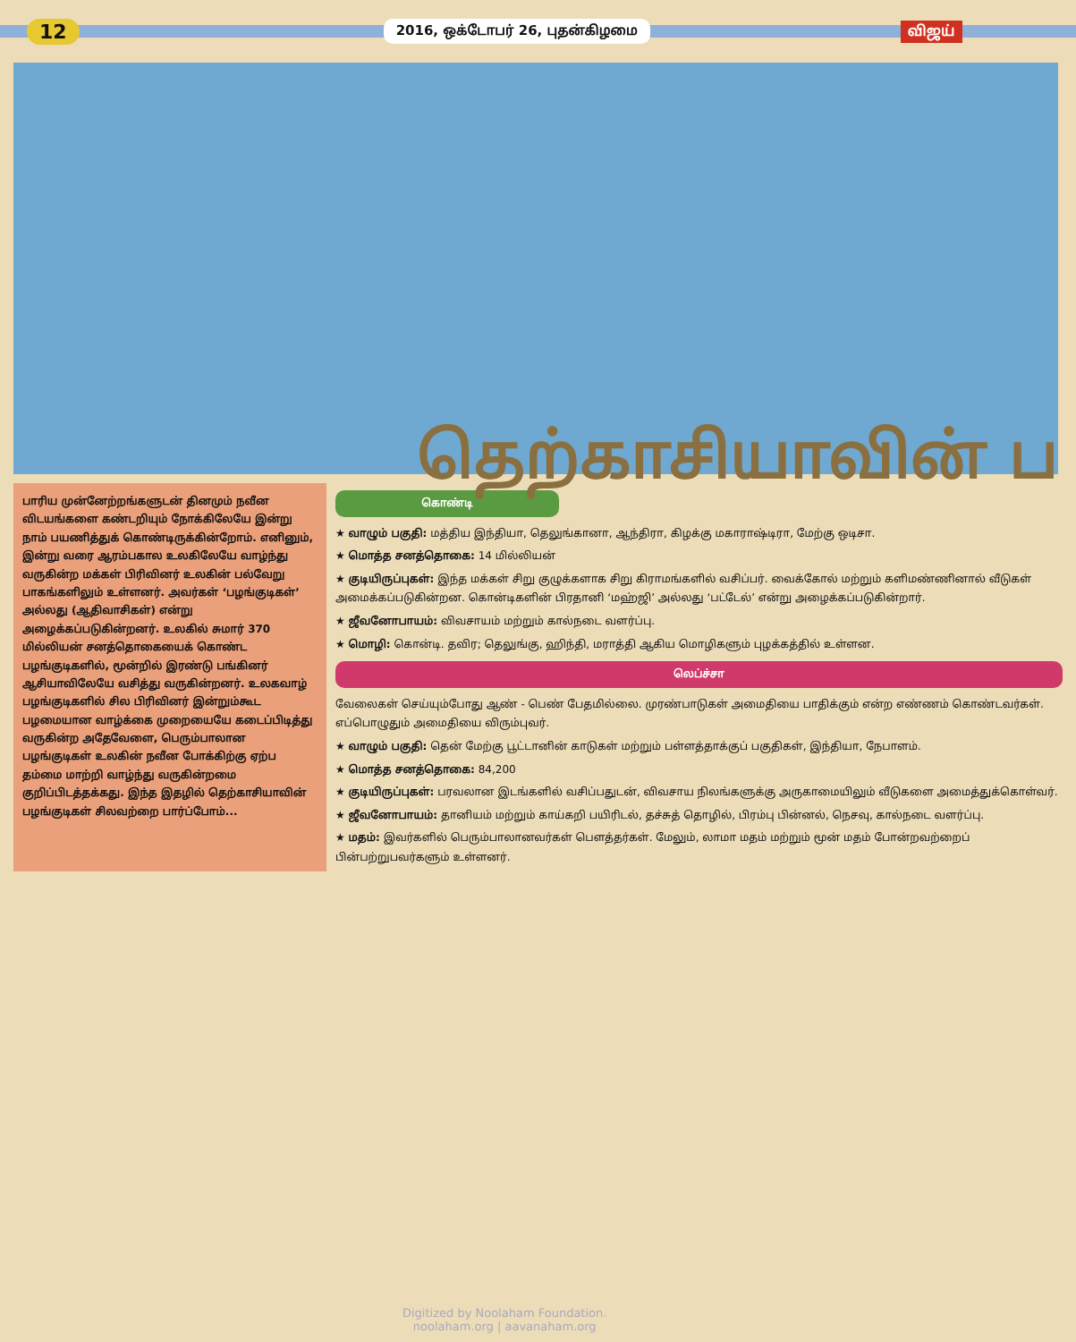12 2016, ஒக்டோபர் 26, புதன்கிழமை விஜய்
தெற்காசியாவின் ப
பாரிய முன்னேற்றங்களுடன் தினமும் நவீன விடயங்களை கண்டறியும் நோக்கிலேயே இன்று நாம் பயணித்துக் கொண்டிருக்கின்றோம். எனினும், இன்று வரை ஆரம்பகால உலகிலேயே வாழ்ந்து வருகின்ற மக்கள் பிரிவினர் உலகின் பல்வேறு பாகங்களிலும் உள்ளனர். அவர்கள் ‘பழங்குடிகள்’ அல்லது (ஆதிவாசிகள்) என்று அழைக்கப்படுகின்றனர். உலகில் சுமார் 370 மில்லியன் சனத்தொகையைக் கொண்ட பழங்குடிகளில், மூன்றில் இரண்டு பங்கினர் ஆசியாவிலேயே வசித்து வருகின்றனர். உலகவாழ் பழங்குடிகளில் சில பிரிவினர் இன்றும்கூட பழமையான வாழ்க்கை முறையையே கடைப்பிடித்து வருகின்ற அதேவேளை, பெரும்பாலான பழங்குடிகள் உலகின் நவீன போக்கிற்கு ஏற்ப தம்மை மாற்றி வாழ்ந்து வருகின்றமை குறிப்பிடத்தக்கது. இந்த இதழில் தெற்காசியாவின் பழங்குடிகள் சிலவற்றை பார்ப்போம்...
கொண்டி
★ வாழும் பகுதி: மத்திய இந்தியா, தெலுங்கானா, ஆந்திரா, கிழக்கு மகாராஷ்டிரா, மேற்கு ஒடிசா.
★ மொத்த சனத்தொகை: 14 மில்லியன்
★ குடியிருப்புகள்: இந்த மக்கள் சிறு குழுக்களாக சிறு கிராமங்களில் வசிப்பர். வைக்கோல் மற்றும் களிமண்ணினால் வீடுகள் அமைக்கப்படுகின்றன. கொன்டிகளின் பிரதானி ‘மஹ்ஜி’ அல்லது ‘பட்டேல்’ என்று அழைக்கப்படுகின்றார்.
★ ஜீவனோபாயம்: விவசாயம் மற்றும் கால்நடை வளர்ப்பு.
★ மொழி: கொன்டி. தவிர; தெலுங்கு, ஹிந்தி, மராத்தி ஆகிய மொழிகளும் புழக்கத்தில் உள்ளன.
லெப்ச்சா
வேலைகள் செய்யும்போது ஆண் - பெண் பேதமில்லை. முரண்பாடுகள் அமைதியை பாதிக்கும் என்ற எண்ணம் கொண்டவர்கள். எப்பொழுதும் அமைதியை விரும்புவர்.
★ வாழும் பகுதி: தென் மேற்கு பூட்டானின் காடுகள் மற்றும் பள்ளத்தாக்குப் பகுதிகள், இந்தியா, நேபாளம்.
★ மொத்த சனத்தொகை: 84,200
★ குடியிருப்புகள்: பரவலான இடங்களில் வசிப்பதுடன், விவசாய நிலங்களுக்கு அருகாமையிலும் வீடுகளை அமைத்துக்கொள்வர்.
★ ஜீவனோபாயம்: தானியம் மற்றும் காய்கறி பயிரிடல், தச்சுத் தொழில், பிரம்பு பின்னல், நெசவு, கால்நடை வளர்ப்பு.
★ மதம்: இவர்களில் பெரும்பாலானவர்கள் பௌத்தர்கள். மேலும், லாமா மதம் மற்றும் மூன் மதம் போன்றவற்றைப் பின்பற்றுபவர்களும் உள்ளனர்.
Digitized by Noolaham Foundation.
noolaham.org | aavanaham.org